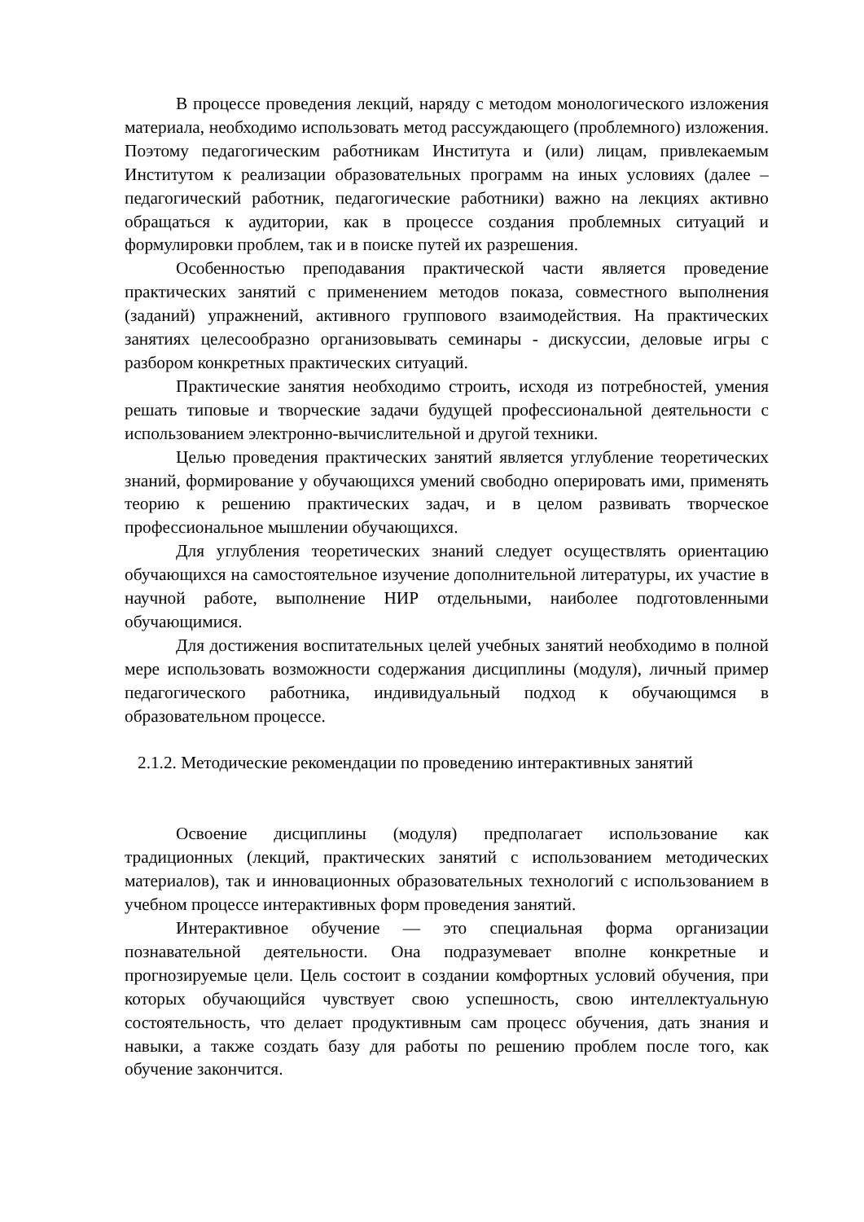В процессе проведения лекций, наряду с методом монологического изложения материала, необходимо использовать метод рассуждающего (проблемного) изложения. Поэтому педагогическим работникам Института и (или) лицам, привлекаемым Институтом к реализации образовательных программ на иных условиях (далее – педагогический работник, педагогические работники) важно на лекциях активно обращаться к аудитории, как в процессе создания проблемных ситуаций и формулировки проблем, так и в поиске путей их разрешения.
Особенностью преподавания практической части является проведение практических занятий с применением методов показа, совместного выполнения (заданий) упражнений, активного группового взаимодействия. На практических занятиях целесообразно организовывать семинары - дискуссии, деловые игры с разбором конкретных практических ситуаций.
Практические занятия необходимо строить, исходя из потребностей, умения решать типовые и творческие задачи будущей профессиональной деятельности с использованием электронно-вычислительной и другой техники.
Целью проведения практических занятий является углубление теоретических знаний, формирование у обучающихся умений свободно оперировать ими, применять теорию к решению практических задач, и в целом развивать творческое профессиональное мышлении обучающихся.
Для углубления теоретических знаний следует осуществлять ориентацию обучающихся на самостоятельное изучение дополнительной литературы, их участие в научной работе, выполнение НИР отдельными, наиболее подготовленными обучающимися.
Для достижения воспитательных целей учебных занятий необходимо в полной мере использовать возможности содержания дисциплины (модуля), личный пример педагогического работника, индивидуальный подход к обучающимся в образовательном процессе.
2.1.2. Методические рекомендации по проведению интерактивных занятий
Освоение дисциплины (модуля) предполагает использование как традиционных (лекций, практических занятий с использованием методических материалов), так и инновационных образовательных технологий с использованием в учебном процессе интерактивных форм проведения занятий.
Интерактивное обучение — это специальная форма организации познавательной деятельности. Она подразумевает вполне конкретные и прогнозируемые цели. Цель состоит в создании комфортных условий обучения, при которых обучающийся чувствует свою успешность, свою интеллектуальную состоятельность, что делает продуктивным сам процесс обучения, дать знания и навыки, а также создать базу для работы по решению проблем после того, как обучение закончится.